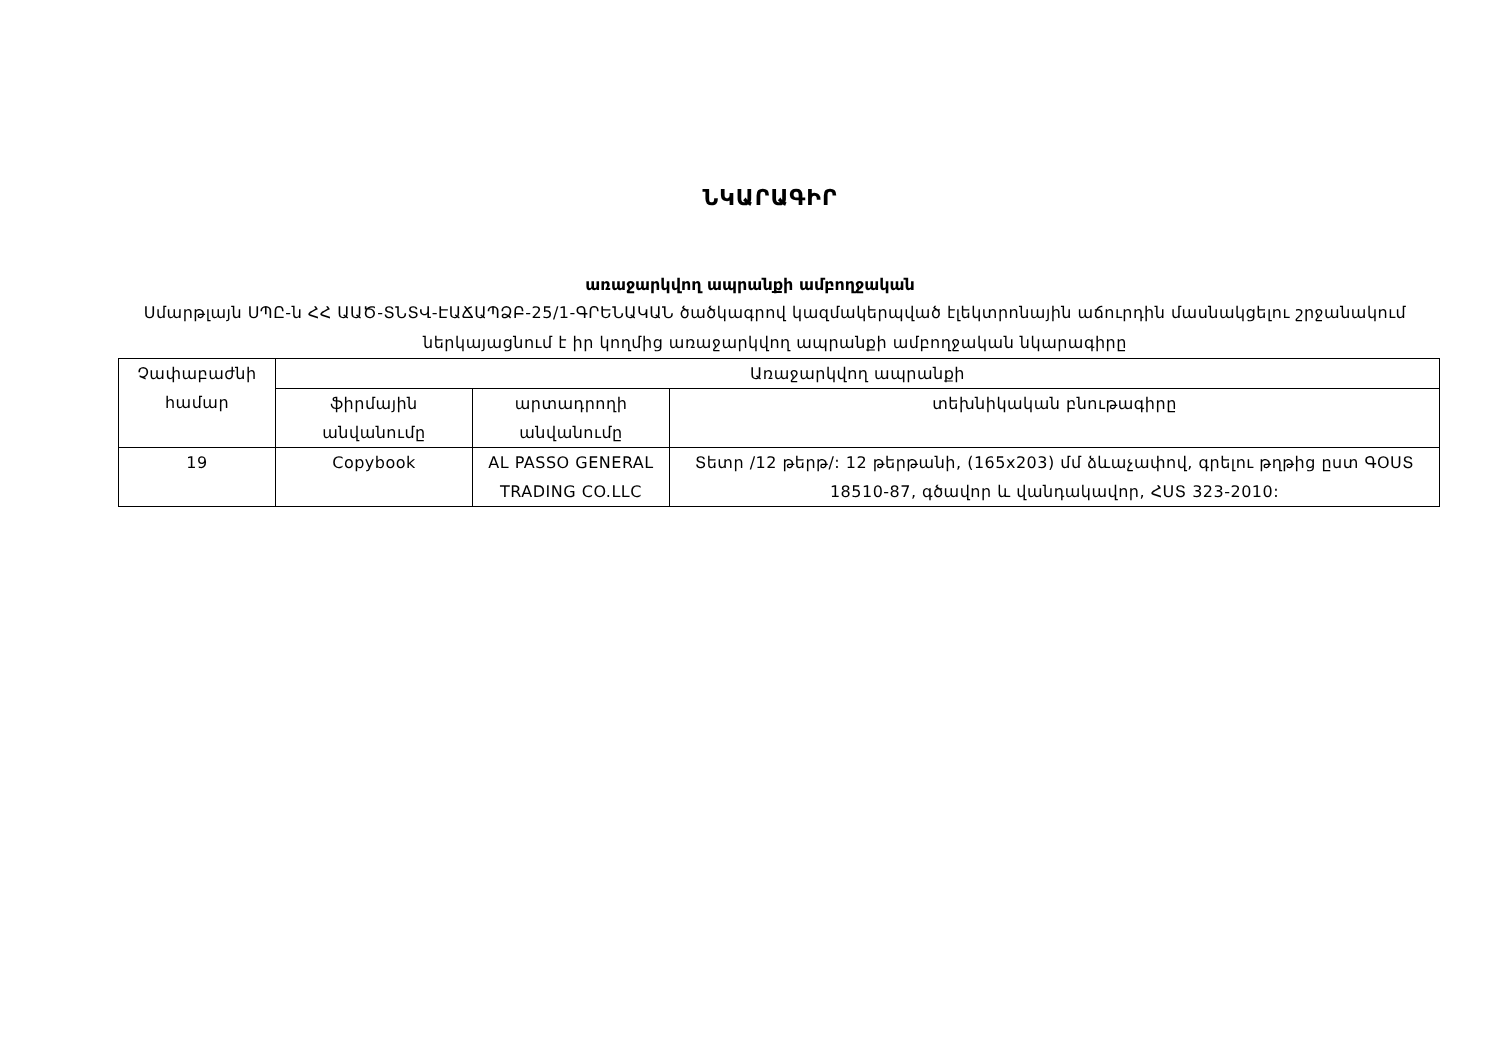ՆԿԱՐԱԳԻՐ
առաջարկվող ապրանքի ամբողջական
Սմարթլայն ՍՊԸ-ն ՀՀ ԱԱԾ-ՏՆՏՎ-ԷԱՃԱՊՁԲ-25/1-ԳՐԵՆԱԿԱՆ ծածկագրով կազմակերպված էլեկտրոնային աճուրդին մասնակցելու շրջանակում ներկայացնում է իր կողմից առաջարկվող ապրանքի ամբողջական նկարագիրը
| Չափաբաժնի համար | Առաջարկվող ապրանքի | | |
| --- | --- | --- | --- |
| | ֆիրմային անվանումը | արտադրողի անվանումը | տեխնիկական բնութագիրը |
| 19 | Copybook | AL PASSO GENERAL TRADING CO.LLC | Տետր /12 թերթ/: 12 թերթանի, (165x203) մմ ձևաչափով, գրելու թղթից ըստ ԳՕՍՏ 18510-87, գծավոր և վանդակավոր, ՀՍՏ 323-2010: |